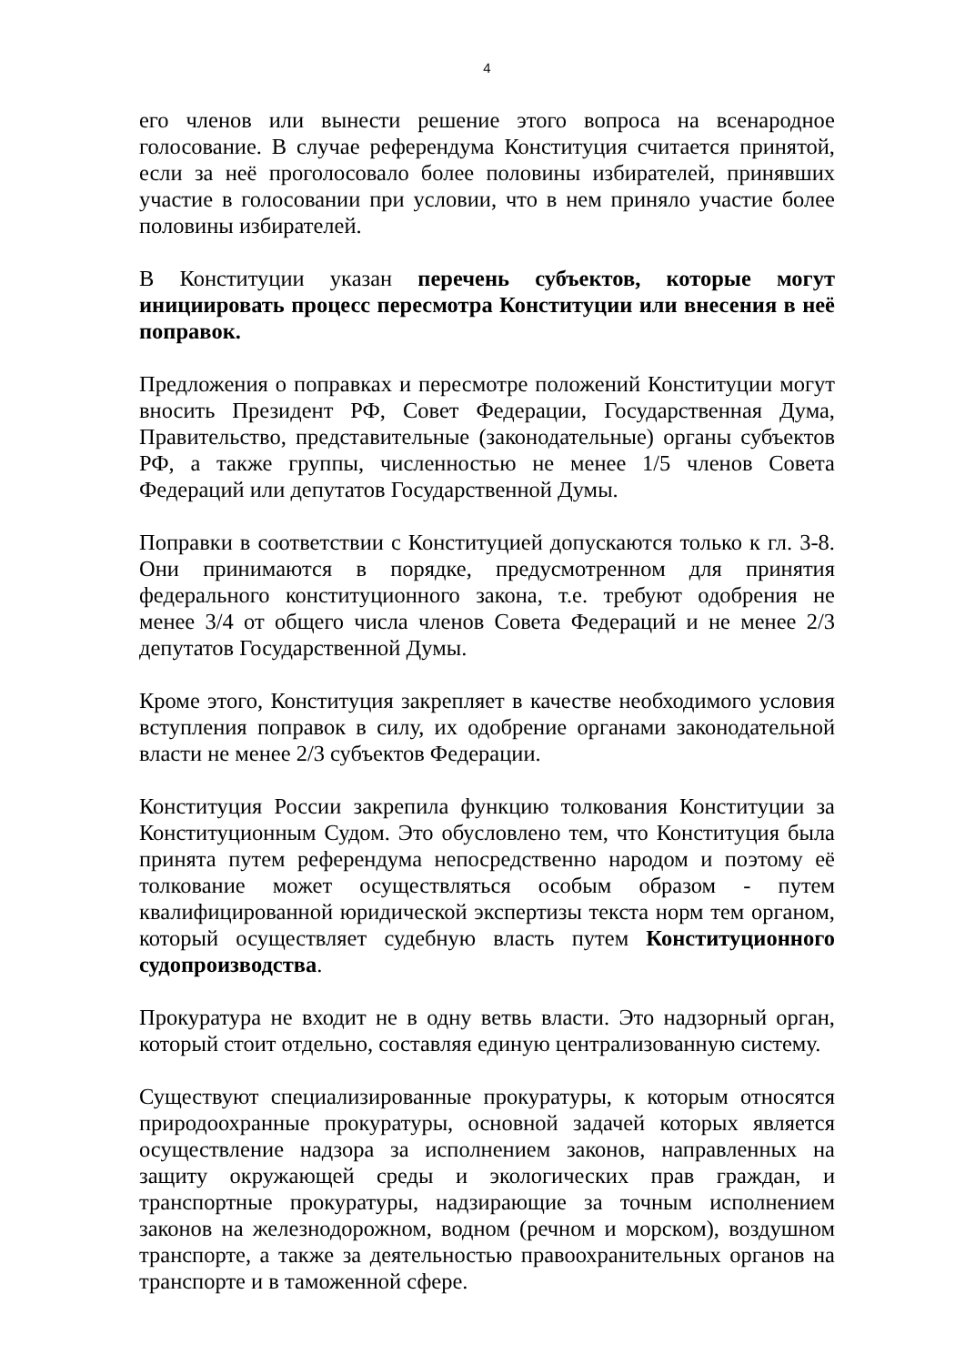4
его членов или вынести решение этого вопроса на всенародное голосование. В случае референдума Конституция считается принятой, если за неё проголосовало более половины избирателей, принявших участие в голосовании при условии, что в нем приняло участие более половины избирателей.
В Конституции указан перечень субъектов, которые могут инициировать процесс пересмотра Конституции или внесения в неё поправок.
Предложения о поправках и пересмотре положений Конституции могут вносить Президент РФ, Совет Федерации, Государственная Дума, Правительство, представительные (законодательные) органы субъектов РФ, а также группы, численностью не менее 1/5 членов Совета Федераций или депутатов Государственной Думы.
Поправки в соответствии с Конституцией допускаются только к гл. 3-8. Они принимаются в порядке, предусмотренном для принятия федерального конституционного закона, т.е. требуют одобрения не менее 3/4 от общего числа членов Совета Федераций и не менее 2/3 депутатов Государственной Думы.
Кроме этого, Конституция закрепляет в качестве необходимого условия вступления поправок в силу, их одобрение органами законодательной власти не менее 2/3 субъектов Федерации.
Конституция России закрепила функцию толкования Конституции за Конституционным Судом. Это обусловлено тем, что Конституция была принята путем референдума непосредственно народом и поэтому её толкование может осуществляться особым образом - путем квалифицированной юридической экспертизы текста норм тем органом, который осуществляет судебную власть путем Конституционного судопроизводства.
Прокуратура не входит не в одну ветвь власти. Это надзорный орган, который стоит отдельно, составляя единую централизованную систему.
Существуют специализированные прокуратуры, к которым относятся природоохранные прокуратуры, основной задачей которых является осуществление надзора за исполнением законов, направленных на защиту окружающей среды и экологических прав граждан, и транспортные прокуратуры, надзирающие за точным исполнением законов на железнодорожном, водном (речном и морском), воздушном транспорте, а также за деятельностью правоохранительных органов на транспорте и в таможенной сфере.